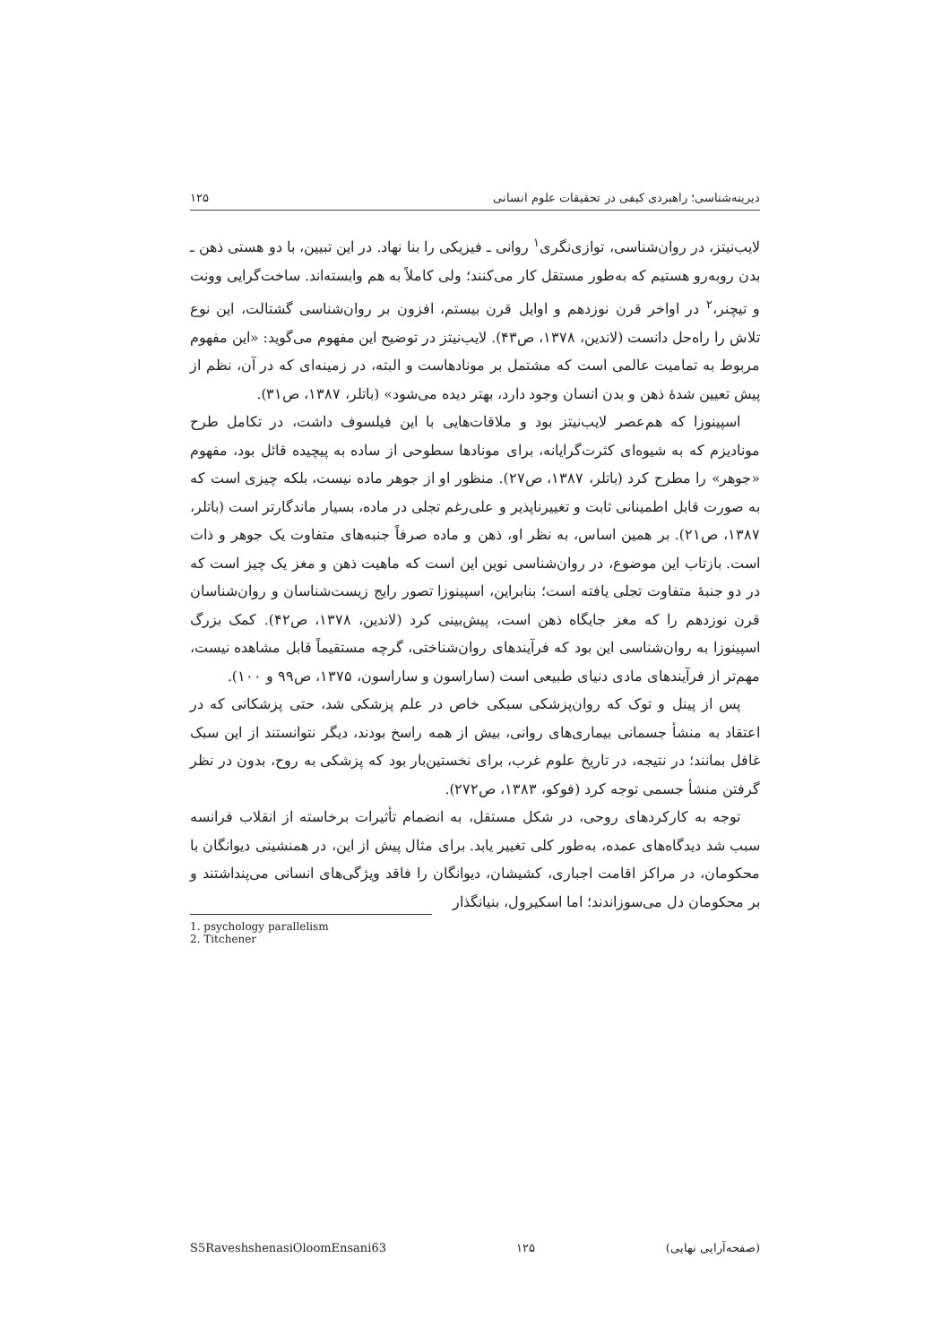دیرینه‌شناسی؛ راهبردی کیفی در تحقیقات علوم انسانی ۱۲۵
لایب‌نیتز، در روان‌شناسی، توازی‌نگری<sup>۱</sup> روانی ـ فیزیکی را بنا نهاد. در این تبیین، با دو هستی ذهن ـ بدن روبه‌رو هستیم که به‌طور مستقل کار می‌کنند؛ ولی کاملاً به هم وابسته‌اند. ساخت‌گرایی وونت و تیچنر،<sup>۲</sup> در اواخر قرن نوزدهم و اوایل قرن بیستم، افزون بر روان‌شناسی گشتالت، این نوع تلاش را راه‌حل دانست (لاندین، ۱۳۷۸، ص۴۳). لایب‌نیتز در توضیح این مفهوم می‌گوید: «این مفهوم مربوط به تمامیت عالمی است که مشتمل بر مونادهاست و البته، در زمینه‌ای که در آن، نظم از پیش تعیین شدهٔ ذهن و بدن انسان وجود دارد، بهتر دیده می‌شود» (باتلر، ۱۳۸۷، ص۳۱).
اسپینوزا که هم‌عصر لایب‌نیتز بود و ملاقات‌هایی با این فیلسوف داشت، در تکامل طرح مونادیزم که به شیوه‌ای کثرت‌گرایانه، برای مونادها سطوحی از ساده به پیچیده قائل بود، مفهوم «جوهر» را مطرح کرد (باتلر، ۱۳۸۷، ص۲۷). منظور او از جوهر ماده نیست، بلکه چیزی است که به صورت قابل اطمینانی ثابت و تغییرناپذیر و علی‌رغم تجلی در ماده، بسیار ماندگارتر است (باتلر، ۱۳۸۷، ص۲۱). بر همین اساس، به نظر او، ذهن و ماده صرفاً جنبه‌های متفاوت یک جوهر و ذات است. بازتاب این موضوع، در روان‌شناسی نوین این است که ماهیت ذهن و مغز یک چیز است که در دو جنبهٔ متفاوت تجلی یافته است؛ بنابراین، اسپینوزا تصور رایج زیست‌شناسان و روان‌شناسان قرن نوزدهم را که مغز جایگاه ذهن است، پیش‌بینی کرد (لاندین، ۱۳۷۸، ص۴۲). کمک بزرگ اسپینوزا به روان‌شناسی این بود که فرآیندهای روان‌شناختی، گرچه مستقیماً قابل مشاهده نیست، مهم‌تر از فرآیندهای مادی دنیای طبیعی است (ساراسون و ساراسون، ۱۳۷۵، ص۹۹ و ۱۰۰).
پس از پینل و توک که روان‌پزشکی سبکی خاص در علم پزشکی شد، حتی پزشکانی که در اعتقاد به منشأ جسمانی بیماری‌های روانی، بیش از همه راسخ بودند، دیگر نتوانستند از این سبک غافل بمانند؛ در نتیجه، در تاریخ علوم غرب، برای نخستین‌بار بود که پزشکی به روح، بدون در نظر گرفتن منشأ جسمی توجه کرد (فوکو، ۱۳۸۳، ص۲۷۲).
توجه به کارکردهای روحی، در شکل مستقل، به انضمام تأثیرات برخاسته از انقلاب فرانسه سبب شد دیدگاه‌های عمده، به‌طور کلی تغییر یابد. برای مثال پیش از این، در همنشینی دیوانگان با محکومان، در مراکز اقامت اجباری، کشیشان، دیوانگان را فاقد ویژگی‌های انسانی می‌پنداشتند و بر محکومان دل می‌سوزاندند؛ اما اسکیرول، بنیانگذار
1. psychology parallelism
2. Titchener
S5RaveshshenasiOloomEnsani63 ۱۲۵ (صفحه‌آرایی نهایی)